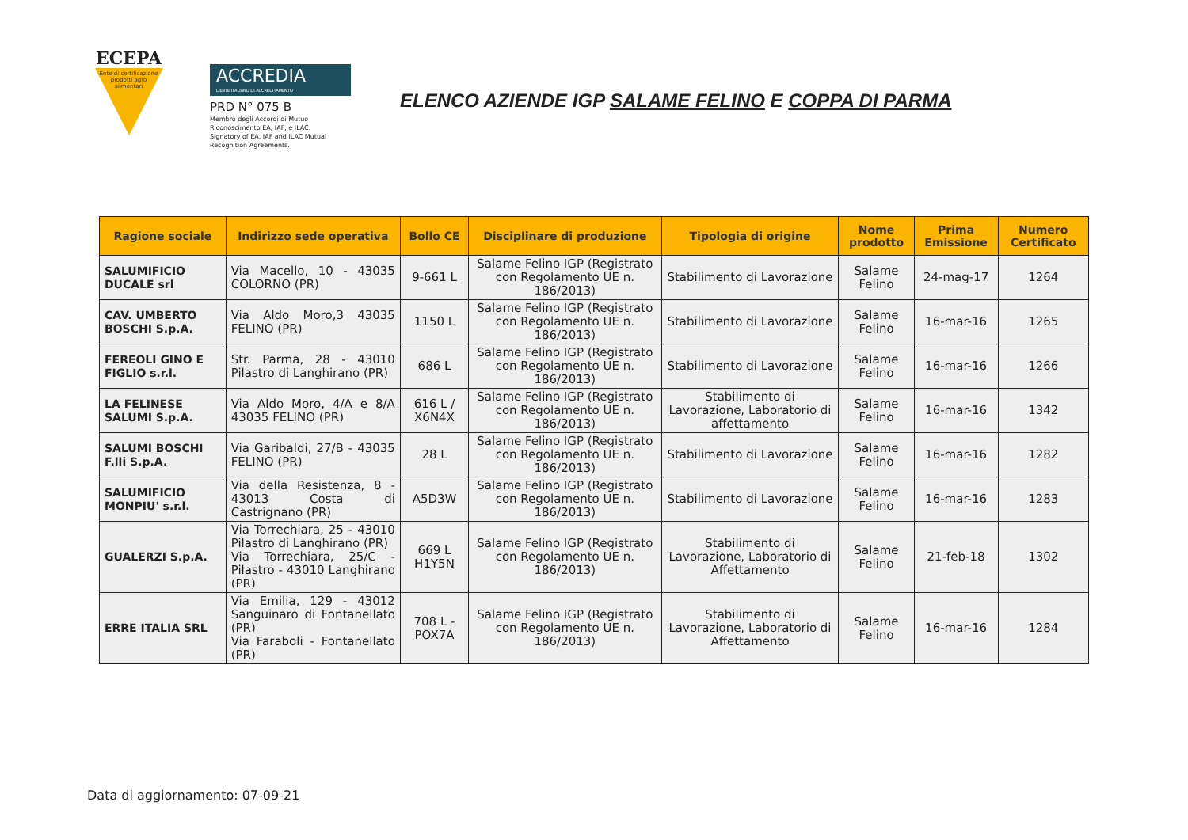ECEPA
Ente di certificazione prodotti agro alimentari
ACCREDIA
L'ENTE ITALIANO DI ACCREDITAMENTO
PRD N° 075 B
Membro degli Accordi di Mutuo
Riconoscimento EA, IAF, e ILAC.
Signatory of EA, IAF and ILAC Mutual
Recognition Agreements.
ELENCO AZIENDE IGP SALAME FELINO E COPPA DI PARMA
| Ragione sociale | Indirizzo sede operativa | Bollo CE | Disciplinare di produzione | Tipologia di origine | Nome prodotto | Prima Emissione | Numero Certificato |
| --- | --- | --- | --- | --- | --- | --- | --- |
| SALUMIFICIO DUCALE srl | Via Macello, 10 - 43035 COLORNO (PR) | 9-661 L | Salame Felino IGP (Registrato con Regolamento UE n. 186/2013) | Stabilimento di Lavorazione | Salame Felino | 24-mag-17 | 1264 |
| CAV. UMBERTO BOSCHI S.p.A. | Via Aldo Moro,3 43035 FELINO (PR) | 1150 L | Salame Felino IGP (Registrato con Regolamento UE n. 186/2013) | Stabilimento di Lavorazione | Salame Felino | 16-mar-16 | 1265 |
| FEREOLI GINO E FIGLIO s.r.l. | Str. Parma, 28 - 43010 Pilastro di Langhirano (PR) | 686 L | Salame Felino IGP (Registrato con Regolamento UE n. 186/2013) | Stabilimento di Lavorazione | Salame Felino | 16-mar-16 | 1266 |
| LA FELINESE SALUMI S.p.A. | Via Aldo Moro, 4/A e 8/A 43035 FELINO (PR) | 616 L / X6N4X | Salame Felino IGP (Registrato con Regolamento UE n. 186/2013) | Stabilimento di Lavorazione, Laboratorio di affettamento | Salame Felino | 16-mar-16 | 1342 |
| SALUMI BOSCHI F.lli S.p.A. | Via Garibaldi, 27/B - 43035 FELINO (PR) | 28 L | Salame Felino IGP (Registrato con Regolamento UE n. 186/2013) | Stabilimento di Lavorazione | Salame Felino | 16-mar-16 | 1282 |
| SALUMIFICIO MONPIU' s.r.l. | Via della Resistenza, 8 - 43013 Costa di Castrignano (PR) | A5D3W | Salame Felino IGP (Registrato con Regolamento UE n. 186/2013) | Stabilimento di Lavorazione | Salame Felino | 16-mar-16 | 1283 |
| GUALERZI S.p.A. | Via Torrechiara, 25 - 43010 Pilastro di Langhirano (PR) Via Torrechiara, 25/C - Pilastro - 43010 Langhirano (PR) | 669 L H1Y5N | Salame Felino IGP (Registrato con Regolamento UE n. 186/2013) | Stabilimento di Lavorazione, Laboratorio di Affettamento | Salame Felino | 21-feb-18 | 1302 |
| ERRE ITALIA SRL | Via Emilia, 129 - 43012 Sanguinaro di Fontanellato (PR) Via Faraboli - Fontanellato (PR) | 708 L - POX7A | Salame Felino IGP (Registrato con Regolamento UE n. 186/2013) | Stabilimento di Lavorazione, Laboratorio di Affettamento | Salame Felino | 16-mar-16 | 1284 |
Data di aggiornamento: 07-09-21